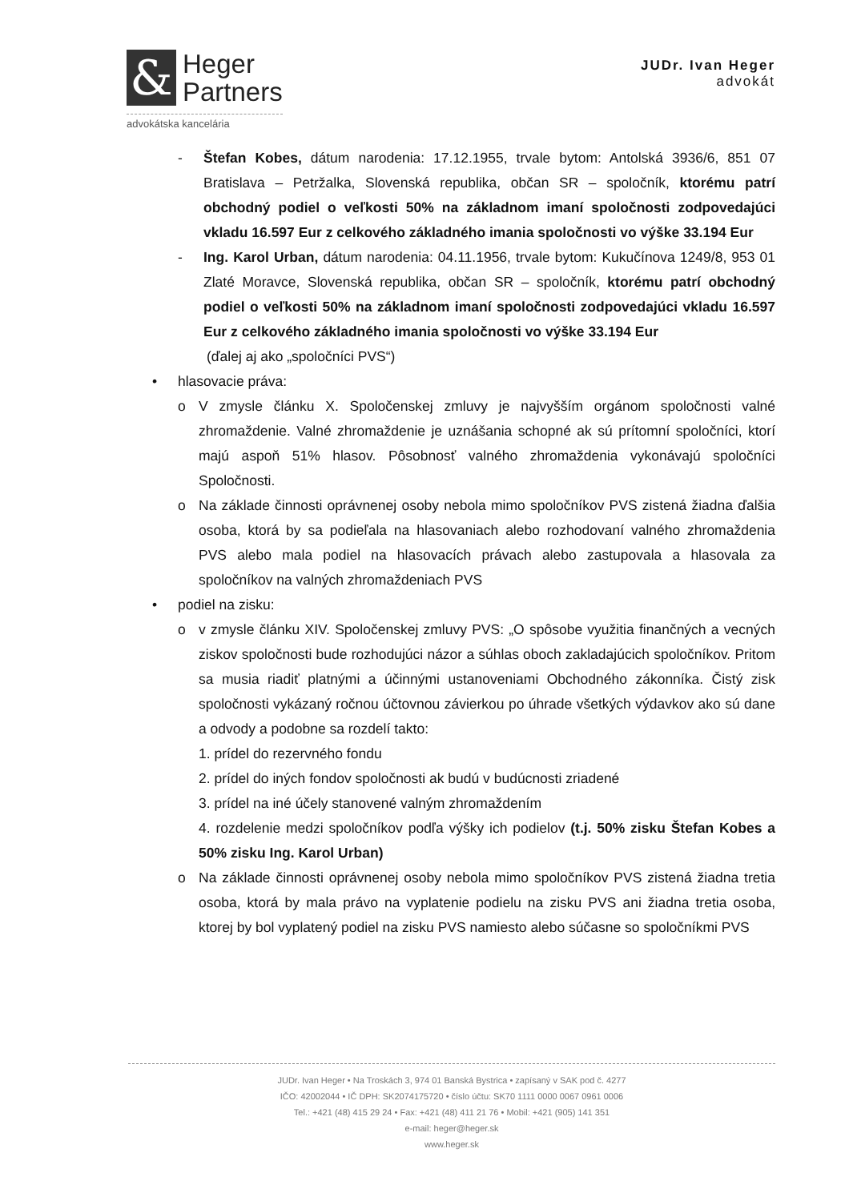&
Heger
Partners
advokátska kancelária
JUDr. Ivan Heger
advokát
- Štefan Kobes, dátum narodenia: 17.12.1955, trvale bytom: Antolská 3936/6, 851 07 Bratislava – Petržalka, Slovenská republika, občan SR – spoločník, ktorému patrí obchodný podiel o veľkosti 50% na základnom imaní spoločnosti zodpovedajúci vkladu 16.597 Eur z celkového základného imania spoločnosti vo výške 33.194 Eur
- Ing. Karol Urban, dátum narodenia: 04.11.1956, trvale bytom: Kukučínova 1249/8, 953 01 Zlaté Moravce, Slovenská republika, občan SR – spoločník, ktorému patrí obchodný podiel o veľkosti 50% na základnom imaní spoločnosti zodpovedajúci vkladu 16.597 Eur z celkového základného imania spoločnosti vo výške 33.194 Eur
(ďalej aj ako „spoločníci PVS“)
• hlasovacie práva:
o V zmysle článku X. Spoločenskej zmluvy je najvyšším orgánom spoločnosti valné zhromaždenie. Valné zhromaždenie je uznášania schopné ak sú prítomní spoločníci, ktorí majú aspoň 51% hlasov. Pôsobnosť valného zhromaždenia vykonávajú spoločníci Spoločnosti.
o Na základe činnosti oprávnenej osoby nebola mimo spoločníkov PVS zistená žiadna ďalšia osoba, ktorá by sa podieľala na hlasovaniach alebo rozhodovaní valného zhromaždenia PVS alebo mala podiel na hlasovacích právach alebo zastupovala a hlasovala za spoločníkov na valných zhromaždeniach PVS
• podiel na zisku:
o v zmysle článku XIV. Spoločenskej zmluvy PVS: „O spôsobe využitia finančných a vecných ziskov spoločnosti bude rozhodujúci názor a súhlas oboch zakladajúcich spoločníkov. Pritom sa musia riadiť platnými a účinnými ustanoveniami Obchodného zákonníka. Čistý zisk spoločnosti vykázaný ročnou účtovnou závierkou po úhrade všetkých výdavkov ako sú dane a odvody a podobne sa rozdelí takto:
1. prídel do rezervného fondu
2. prídel do iných fondov spoločnosti ak budú v budúcnosti zriadené
3. prídel na iné účely stanovené valným zhromaždením
4. rozdelenie medzi spoločníkov podľa výšky ich podielov (t.j. 50% zisku Štefan Kobes a 50% zisku Ing. Karol Urban)
o Na základe činnosti oprávnenej osoby nebola mimo spoločníkov PVS zistená žiadna tretia osoba, ktorá by mala právo na vyplatenie podielu na zisku PVS ani žiadna tretia osoba, ktorej by bol vyplatený podiel na zisku PVS namiesto alebo súčasne so spoločníkmi PVS
JUDr. Ivan Heger • Na Troskách 3, 974 01 Banská Bystrica • zapísaný v SAK pod č. 4277
IČO: 42002044 • IČ DPH: SK2074175720 • číslo účtu: SK70 1111 0000 0067 0961 0006
Tel.: +421 (48) 415 29 24 • Fax: +421 (48) 411 21 76 • Mobil: +421 (905) 141 351
e-mail: heger@heger.sk
www.heger.sk